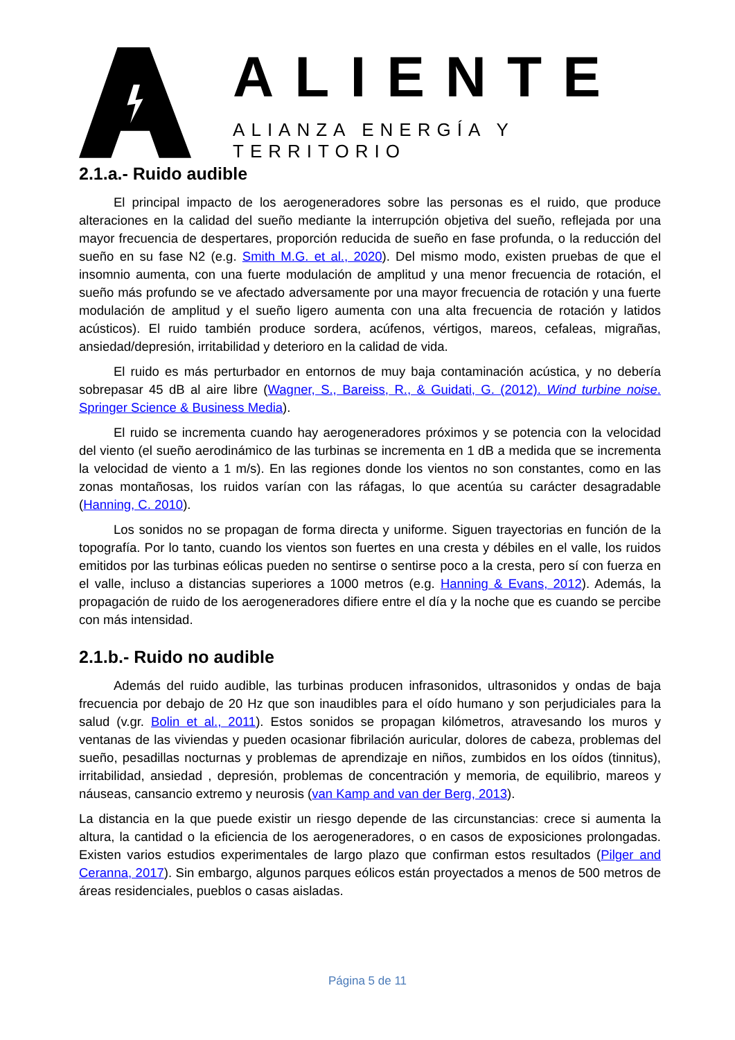ALIENTE
ALIANZA ENERGÍA Y TERRITORIO
2.1.a.- Ruido audible
El principal impacto de los aerogeneradores sobre las personas es el ruido, que produce alteraciones en la calidad del sueño mediante la interrupción objetiva del sueño, reflejada por una mayor frecuencia de despertares, proporción reducida de sueño en fase profunda, o la reducción del sueño en su fase N2 (e.g. Smith M.G. et al., 2020). Del mismo modo, existen pruebas de que el insomnio aumenta, con una fuerte modulación de amplitud y una menor frecuencia de rotación, el sueño más profundo se ve afectado adversamente por una mayor frecuencia de rotación y una fuerte modulación de amplitud y el sueño ligero aumenta con una alta frecuencia de rotación y latidos acústicos). El ruido también produce sordera, acúfenos, vértigos, mareos, cefaleas, migrañas, ansiedad/depresión, irritabilidad y deterioro en la calidad de vida.
El ruido es más perturbador en entornos de muy baja contaminación acústica, y no debería sobrepasar 45 dB al aire libre (Wagner, S., Bareiss, R., & Guidati, G. (2012). Wind turbine noise. Springer Science & Business Media).
El ruido se incrementa cuando hay aerogeneradores próximos y se potencia con la velocidad del viento (el sueño aerodinámico de las turbinas se incrementa en 1 dB a medida que se incrementa la velocidad de viento a 1 m/s). En las regiones donde los vientos no son constantes, como en las zonas montañosas, los ruidos varían con las ráfagas, lo que acentúa su carácter desagradable (Hanning, C. 2010).
Los sonidos no se propagan de forma directa y uniforme. Siguen trayectorias en función de la topografía. Por lo tanto, cuando los vientos son fuertes en una cresta y débiles en el valle, los ruidos emitidos por las turbinas eólicas pueden no sentirse o sentirse poco a la cresta, pero sí con fuerza en el valle, incluso a distancias superiores a 1000 metros (e.g. Hanning & Evans, 2012). Además, la propagación de ruido de los aerogeneradores difiere entre el día y la noche que es cuando se percibe con más intensidad.
2.1.b.- Ruido no audible
Además del ruido audible, las turbinas producen infrasonidos, ultrasonidos y ondas de baja frecuencia por debajo de 20 Hz que son inaudibles para el oído humano y son perjudiciales para la salud (v.gr. Bolin et al., 2011). Estos sonidos se propagan kilómetros, atravesando los muros y ventanas de las viviendas y pueden ocasionar fibrilación auricular, dolores de cabeza, problemas del sueño, pesadillas nocturnas y problemas de aprendizaje en niños, zumbidos en los oídos (tinnitus), irritabilidad, ansiedad , depresión, problemas de concentración y memoria, de equilibrio, mareos y náuseas, cansancio extremo y neurosis (van Kamp and van der Berg, 2013).
La distancia en la que puede existir un riesgo depende de las circunstancias: crece si aumenta la altura, la cantidad o la eficiencia de los aerogeneradores, o en casos de exposiciones prolongadas. Existen varios estudios experimentales de largo plazo que confirman estos resultados (Pilger and Ceranna, 2017). Sin embargo, algunos parques eólicos están proyectados a menos de 500 metros de áreas residenciales, pueblos o casas aisladas.
Página 5 de 11